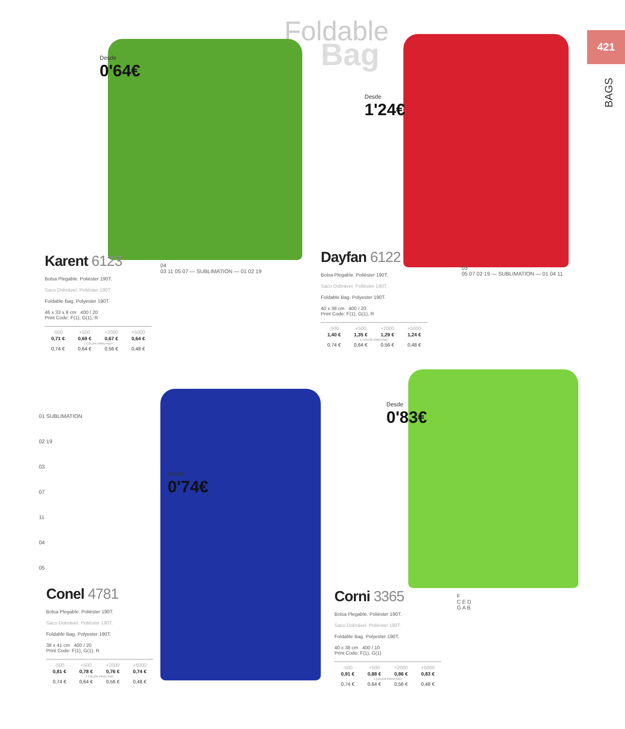Foldable
Bag
421
BAGS
Desde
0'64€
Desde
1'24€
Desde
0'74€
Desde
0'83€
Karent 6123
Bolsa Plegable. Poliéster 190T.
Saco Dobrável. Poliéster 190T.
Foldable Bag. Polyester 190T.
46 x 33 x 8 cm 400 / 20
Print Code: F(1), G(1), R
| -500 | +500 | +2000 | +5000 |
| --- | --- | --- | --- |
| 0,71 € | 0,69 € | 0,67 € | 0,64 € |
| 1 COLOR PRINTING* | | | |
| 0,74 € | 0,64 € | 0,56 € | 0,48 € |
04
03 11 05 07 — SUBLIMATION — 01 02 19
Dayfan 6122
Bolsa Plegable. Poliéster 190T.
Saco Dobrável. Poliéster 190T.
Foldable Bag. Polyester 190T.
40 x 38 cm 400 / 20
Print Code: F(1), G(1), R
| -500 | +500 | +2000 | +5000 |
| --- | --- | --- | --- |
| 1,40 € | 1,35 € | 1,29 € | 1,24 € |
| 1 COLOR PRINTING* | | | |
| 0,74 € | 0,64 € | 0,56 € | 0,48 € |
03
05 07 02 19 — SUBLIMATION — 01 04 11
01 SUBLIMATION
02 19
03
07
11
04
05
Conel 4781
Bolsa Plegable. Poliéster 190T.
Saco Dobrável. Poliéster 190T.
Foldable Bag. Polyester 190T.
38 x 41 cm 400 / 20
Print Code: F(1), G(1), R
| -500 | +500 | +2000 | +5000 |
| --- | --- | --- | --- |
| 0,81 € | 0,78 € | 0,76 € | 0,74 € |
| 1 COLOR PRINTING* | | | |
| 0,74 € | 0,64 € | 0,56 € | 0,48 € |
Corni 3365
Bolsa Plegable. Poliéster 190T.
Saco Dobrável. Poliéster 190T.
Foldable Bag. Polyester 190T.
40 x 38 cm 400 / 10
Print Code: F(1), G(1)
| -500 | +500 | +2000 | +5000 |
| --- | --- | --- | --- |
| 0,91 € | 0,88 € | 0,86 € | 0,83 € |
| 1 COLOR PRINTING* | | | |
| 0,74 € | 0,64 € | 0,56 € | 0,48 € |
F
C E D
G A B